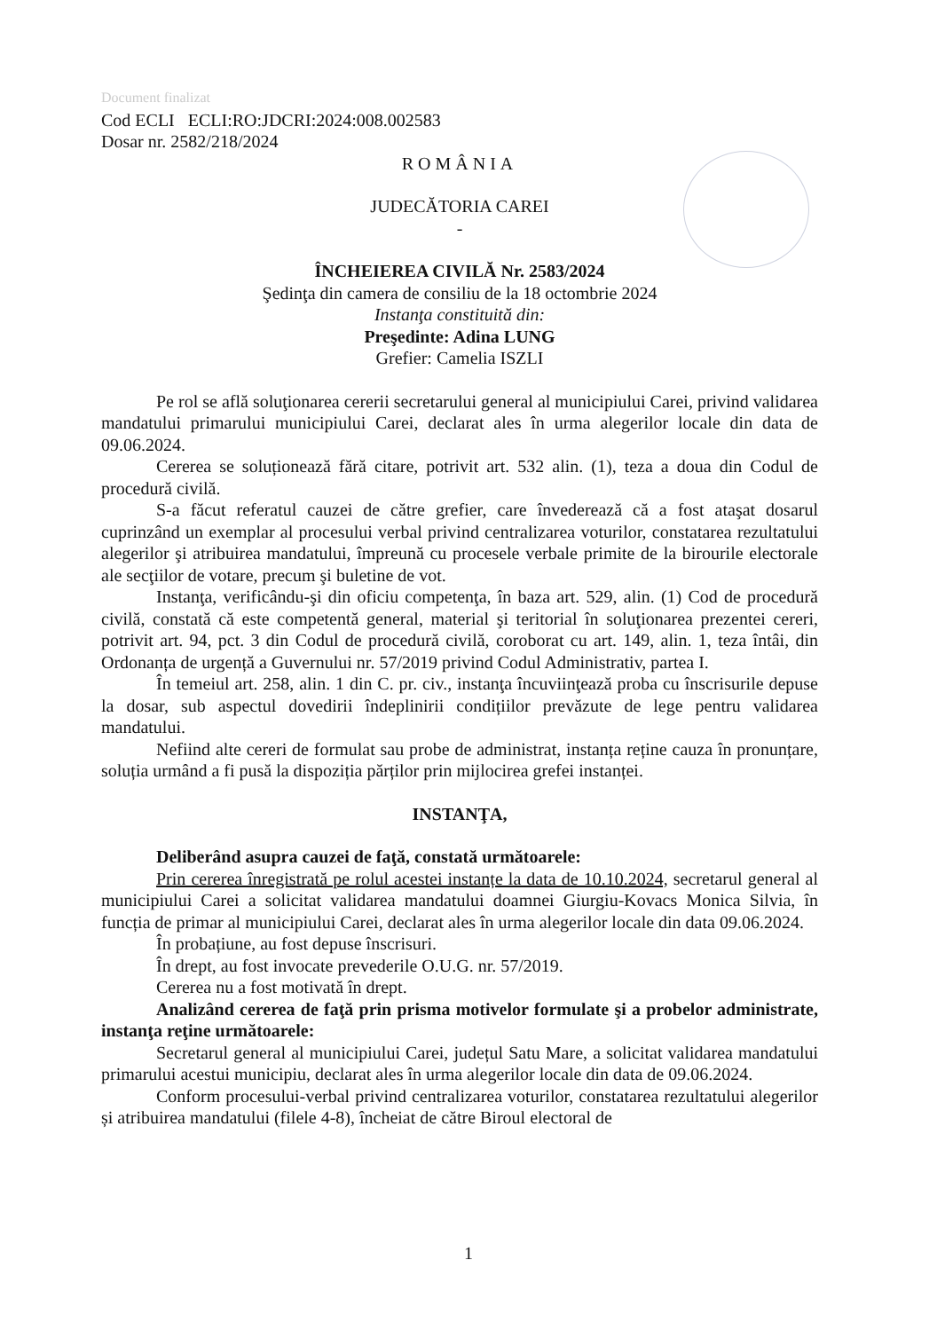Document finalizat
Cod ECLI ECLI:RO:JDCRI:2024:008.002583
Dosar nr. 2582/218/2024
ROMÂNIA
JUDECĂTORIA CAREI
-
ÎNCHEIEREA CIVILĂ Nr. 2583/2024
Şedinţa din camera de consiliu de la 18 octombrie 2024
Instanţa constituită din:
Preşedinte: Adina LUNG
Grefier: Camelia ISZLI
Pe rol se află soluţionarea cererii secretarului general al municipiului Carei, privind validarea mandatului primarului municipiului Carei, declarat ales în urma alegerilor locale din data de 09.06.2024.
Cererea se soluționează fără citare, potrivit art. 532 alin. (1), teza a doua din Codul de procedură civilă.
S-a făcut referatul cauzei de către grefier, care învederează că a fost ataşat dosarul cuprinzând un exemplar al procesului verbal privind centralizarea voturilor, constatarea rezultatului alegerilor şi atribuirea mandatului, împreună cu procesele verbale primite de la birourile electorale ale secţiilor de votare, precum şi buletine de vot.
Instanţa, verificându-şi din oficiu competenţa, în baza art. 529, alin. (1) Cod de procedură civilă, constată că este competentă general, material şi teritorial în soluţionarea prezentei cereri, potrivit art. 94, pct. 3 din Codul de procedură civilă, coroborat cu art. 149, alin. 1, teza întâi, din Ordonanța de urgență a Guvernului nr. 57/2019 privind Codul Administrativ, partea I.
În temeiul art. 258, alin. 1 din C. pr. civ., instanţa încuviinţează proba cu înscrisurile depuse la dosar, sub aspectul dovedirii îndeplinirii condițiilor prevăzute de lege pentru validarea mandatului.
Nefiind alte cereri de formulat sau probe de administrat, instanța reține cauza în pronunțare, soluția urmând a fi pusă la dispoziția părților prin mijlocirea grefei instanței.
INSTANŢA,
Deliberând asupra cauzei de faţă, constată următoarele:
Prin cererea înregistrată pe rolul acestei instanțe la data de 10.10.2024, secretarul general al municipiului Carei a solicitat validarea mandatului doamnei Giurgiu-Kovacs Monica Silvia, în funcția de primar al municipiului Carei, declarat ales în urma alegerilor locale din data 09.06.2024.
În probațiune, au fost depuse înscrisuri.
În drept, au fost invocate prevederile O.U.G. nr. 57/2019.
Cererea nu a fost motivată în drept.
Analizând cererea de faţă prin prisma motivelor formulate şi a probelor administrate, instanţa reţine următoarele:
Secretarul general al municipiului Carei, județul Satu Mare, a solicitat validarea mandatului primarului acestui municipiu, declarat ales în urma alegerilor locale din data de 09.06.2024.
Conform procesului-verbal privind centralizarea voturilor, constatarea rezultatului alegerilor și atribuirea mandatului (filele 4-8), încheiat de către Biroul electoral de
1